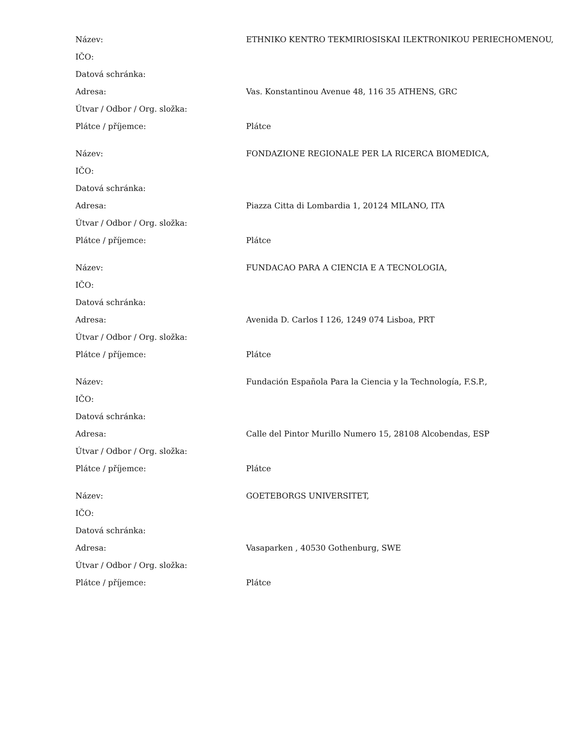| Název: | ETHNIKO KENTRO TEKMIRIOSISKAI ILEKTRONIKOU PERIECHOMENOU, |
| IČO: | |
| Datová schránka: | |
| Adresa: | Vas. Konstantinou Avenue 48, 116 35 ATHENS, GRC |
| Útvar / Odbor / Org. složka: | |
| Plátce / příjemce: | Plátce |
| Název: | FONDAZIONE REGIONALE PER LA RICERCA BIOMEDICA, |
| IČO: | |
| Datová schránka: | |
| Adresa: | Piazza Citta di Lombardia 1, 20124 MILANO, ITA |
| Útvar / Odbor / Org. složka: | |
| Plátce / příjemce: | Plátce |
| Název: | FUNDACAO PARA A CIENCIA E A TECNOLOGIA, |
| IČO: | |
| Datová schránka: | |
| Adresa: | Avenida D. Carlos I 126, 1249 074 Lisboa, PRT |
| Útvar / Odbor / Org. složka: | |
| Plátce / příjemce: | Plátce |
| Název: | Fundación Española Para la Ciencia y la Technología, F.S.P., |
| IČO: | |
| Datová schránka: | |
| Adresa: | Calle del Pintor Murillo Numero 15, 28108 Alcobendas, ESP |
| Útvar / Odbor / Org. složka: | |
| Plátce / příjemce: | Plátce |
| Název: | GOETEBORGS UNIVERSITET, |
| IČO: | |
| Datová schránka: | |
| Adresa: | Vasaparken , 40530 Gothenburg, SWE |
| Útvar / Odbor / Org. složka: | |
| Plátce / příjemce: | Plátce |